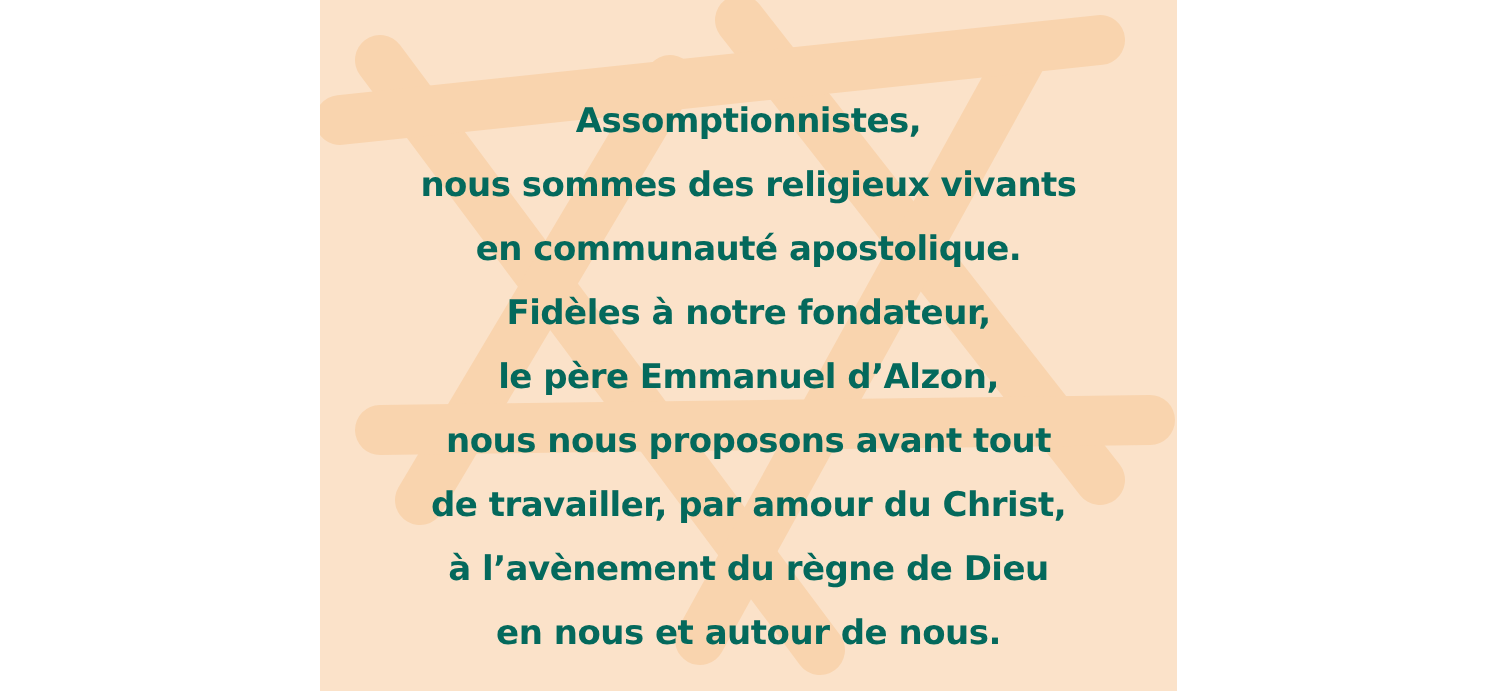Assomptionnistes,
nous sommes des religieux vivants
en communauté apostolique.
Fidèles à notre fondateur,
le père Emmanuel d’Alzon,
nous nous proposons avant tout
de travailler, par amour du Christ,
à l’avènement du règne de Dieu
en nous et autour de nous.